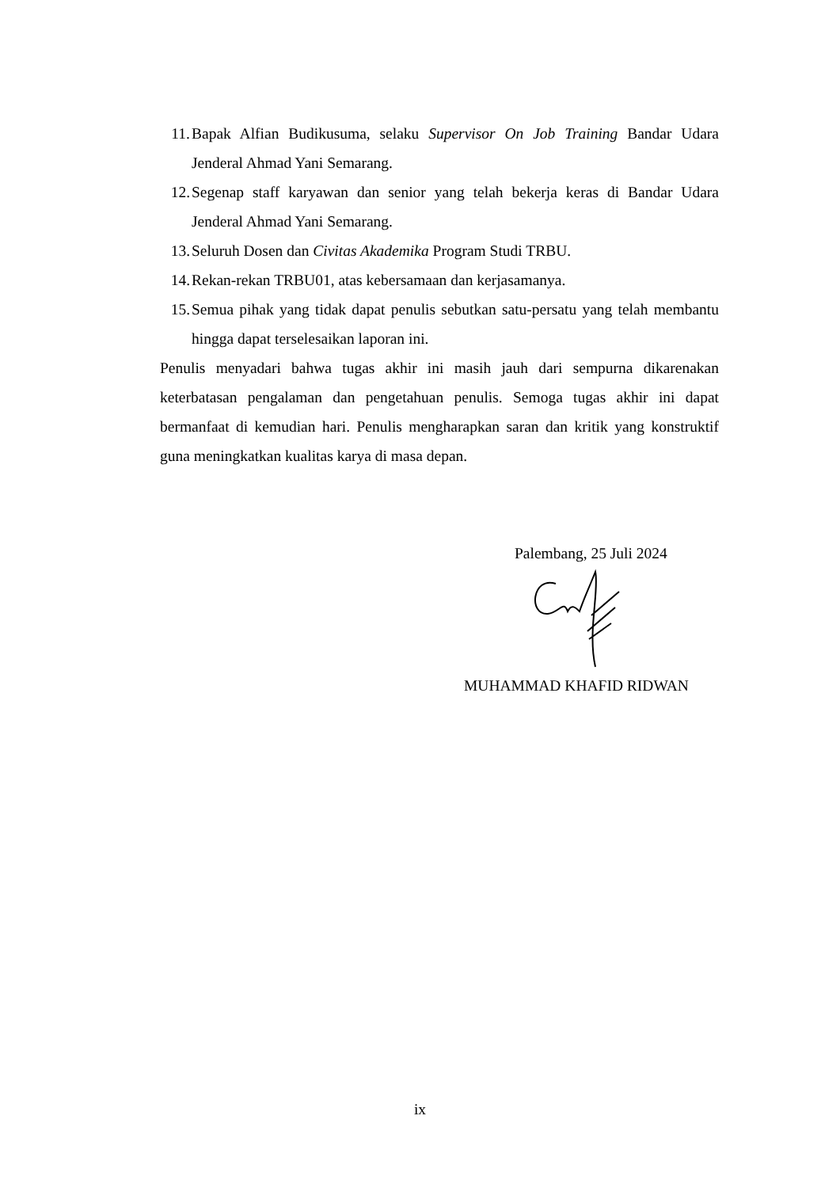11. Bapak Alfian Budikusuma, selaku Supervisor On Job Training Bandar Udara Jenderal Ahmad Yani Semarang.
12. Segenap staff karyawan dan senior yang telah bekerja keras di Bandar Udara Jenderal Ahmad Yani Semarang.
13. Seluruh Dosen dan Civitas Akademika Program Studi TRBU.
14. Rekan-rekan TRBU01, atas kebersamaan dan kerjasamanya.
15. Semua pihak yang tidak dapat penulis sebutkan satu-persatu yang telah membantu hingga dapat terselesaikan laporan ini.
Penulis menyadari bahwa tugas akhir ini masih jauh dari sempurna dikarenakan keterbatasan pengalaman dan pengetahuan penulis. Semoga tugas akhir ini dapat bermanfaat di kemudian hari. Penulis mengharapkan saran dan kritik yang konstruktif guna meningkatkan kualitas karya di masa depan.
Palembang, 25 Juli 2024
MUHAMMAD KHAFID RIDWAN
ix